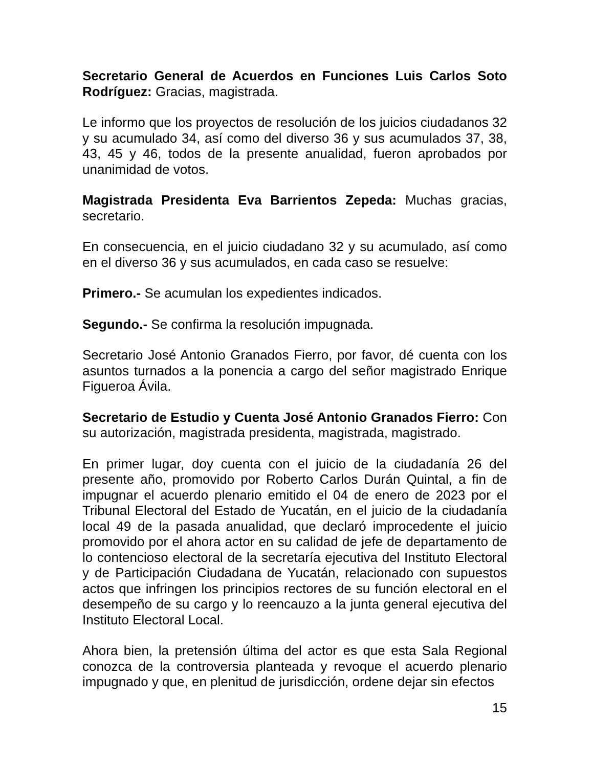Secretario General de Acuerdos en Funciones Luis Carlos Soto Rodríguez: Gracias, magistrada.
Le informo que los proyectos de resolución de los juicios ciudadanos 32 y su acumulado 34, así como del diverso 36 y sus acumulados 37, 38, 43, 45 y 46, todos de la presente anualidad, fueron aprobados por unanimidad de votos.
Magistrada Presidenta Eva Barrientos Zepeda: Muchas gracias, secretario.
En consecuencia, en el juicio ciudadano 32 y su acumulado, así como en el diverso 36 y sus acumulados, en cada caso se resuelve:
Primero.- Se acumulan los expedientes indicados.
Segundo.- Se confirma la resolución impugnada.
Secretario José Antonio Granados Fierro, por favor, dé cuenta con los asuntos turnados a la ponencia a cargo del señor magistrado Enrique Figueroa Ávila.
Secretario de Estudio y Cuenta José Antonio Granados Fierro: Con su autorización, magistrada presidenta, magistrada, magistrado.
En primer lugar, doy cuenta con el juicio de la ciudadanía 26 del presente año, promovido por Roberto Carlos Durán Quintal, a fin de impugnar el acuerdo plenario emitido el 04 de enero de 2023 por el Tribunal Electoral del Estado de Yucatán, en el juicio de la ciudadanía local 49 de la pasada anualidad, que declaró improcedente el juicio promovido por el ahora actor en su calidad de jefe de departamento de lo contencioso electoral de la secretaría ejecutiva del Instituto Electoral y de Participación Ciudadana de Yucatán, relacionado con supuestos actos que infringen los principios rectores de su función electoral en el desempeño de su cargo y lo reencauzo a la junta general ejecutiva del Instituto Electoral Local.
Ahora bien, la pretensión última del actor es que esta Sala Regional conozca de la controversia planteada y revoque el acuerdo plenario impugnado y que, en plenitud de jurisdicción, ordene dejar sin efectos
15